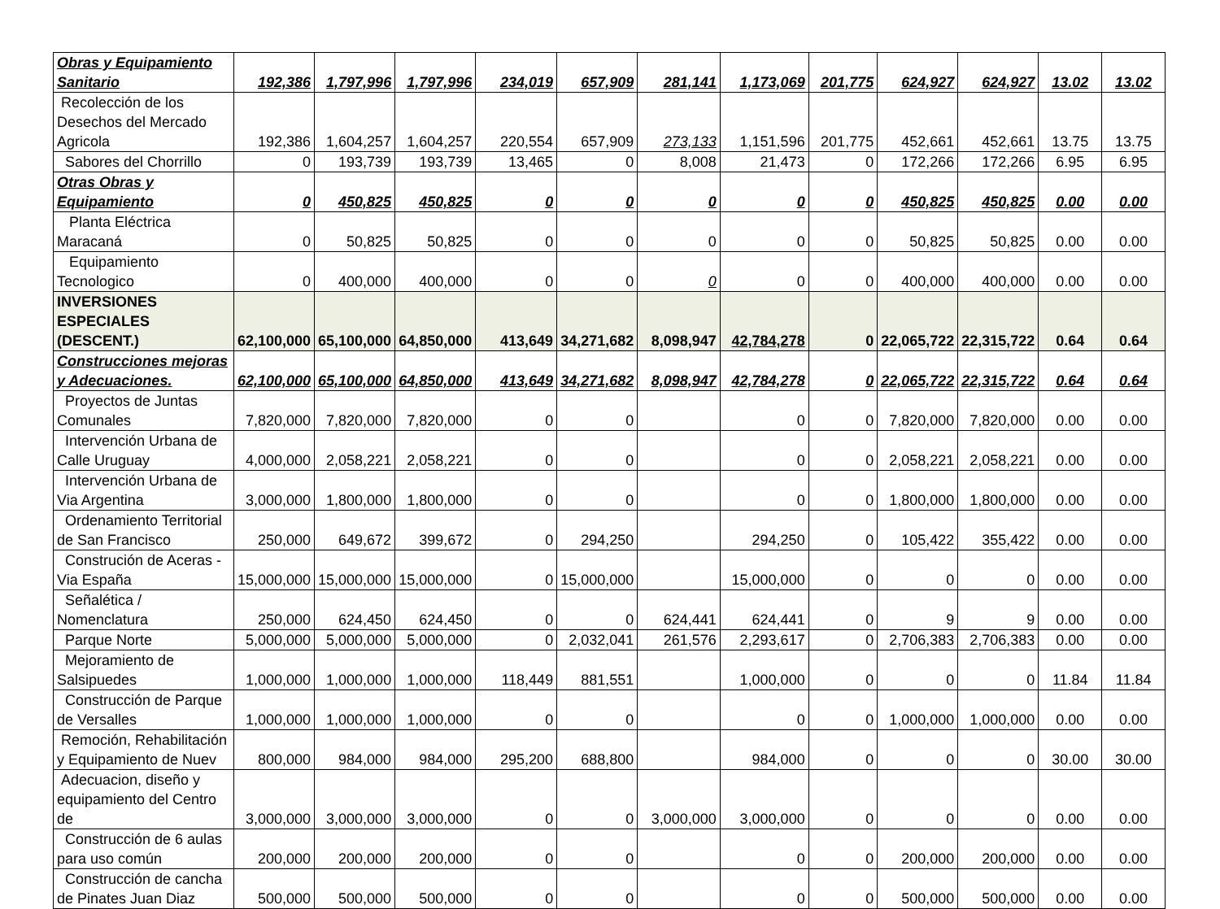| Obras y Equipamiento Sanitario | 192,386 | 1,797,996 | 1,797,996 | 234,019 | 657,909 | 281,141 | 1,173,069 | 201,775 | 624,927 | 624,927 | 13.02 | 13.02 |
| Recolección de los Desechos del Mercado Agricola | 192,386 | 1,604,257 | 1,604,257 | 220,554 | 657,909 | 273,133 | 1,151,596 | 201,775 | 452,661 | 452,661 | 13.75 | 13.75 |
| Sabores del Chorrillo | 0 | 193,739 | 193,739 | 13,465 | 0 | 8,008 | 21,473 | 0 | 172,266 | 172,266 | 6.95 | 6.95 |
| Otras Obras y Equipamiento | 0 | 450,825 | 450,825 | 0 | 0 | 0 | 0 | 0 | 450,825 | 450,825 | 0.00 | 0.00 |
| Planta Eléctrica Maracaná | 0 | 50,825 | 50,825 | 0 | 0 | 0 | 0 | 0 | 50,825 | 50,825 | 0.00 | 0.00 |
| Equipamiento Tecnologico | 0 | 400,000 | 400,000 | 0 | 0 | 0 | 0 | 0 | 400,000 | 400,000 | 0.00 | 0.00 |
| INVERSIONES ESPECIALES (DESCENT.) | 62,100,000 | 65,100,000 | 64,850,000 | 413,649 | 34,271,682 | 8,098,947 | 42,784,278 | 0 | 22,065,722 | 22,315,722 | 0.64 | 0.64 |
| Construcciones mejoras y Adecuaciones. | 62,100,000 | 65,100,000 | 64,850,000 | 413,649 | 34,271,682 | 8,098,947 | 42,784,278 | 0 | 22,065,722 | 22,315,722 | 0.64 | 0.64 |
| Proyectos de Juntas Comunales | 7,820,000 | 7,820,000 | 7,820,000 | 0 | 0 | | 0 | 0 | 7,820,000 | 7,820,000 | 0.00 | 0.00 |
| Intervención Urbana de Calle Uruguay | 4,000,000 | 2,058,221 | 2,058,221 | 0 | 0 | | 0 | 0 | 2,058,221 | 2,058,221 | 0.00 | 0.00 |
| Intervención Urbana de Via Argentina | 3,000,000 | 1,800,000 | 1,800,000 | 0 | 0 | | 0 | 0 | 1,800,000 | 1,800,000 | 0.00 | 0.00 |
| Ordenamiento Territorial de San Francisco | 250,000 | 649,672 | 399,672 | 0 | 294,250 | | 294,250 | 0 | 105,422 | 355,422 | 0.00 | 0.00 |
| Construción de Aceras - Via España | 15,000,000 | 15,000,000 | 15,000,000 | 0 | 15,000,000 | | 15,000,000 | 0 | 0 | 0 | 0.00 | 0.00 |
| Señalética / Nomenclatura | 250,000 | 624,450 | 624,450 | 0 | 0 | 624,441 | 624,441 | 0 | 9 | 9 | 0.00 | 0.00 |
| Parque Norte | 5,000,000 | 5,000,000 | 5,000,000 | 0 | 2,032,041 | 261,576 | 2,293,617 | 0 | 2,706,383 | 2,706,383 | 0.00 | 0.00 |
| Mejoramiento de Salsipuedes | 1,000,000 | 1,000,000 | 1,000,000 | 118,449 | 881,551 | | 1,000,000 | 0 | 0 | 0 | 11.84 | 11.84 |
| Construcción de Parque de Versalles | 1,000,000 | 1,000,000 | 1,000,000 | 0 | 0 | | 0 | 0 | 1,000,000 | 1,000,000 | 0.00 | 0.00 |
| Remoción, Rehabilitación y Equipamiento de Nuev | 800,000 | 984,000 | 984,000 | 295,200 | 688,800 | | 984,000 | 0 | 0 | 0 | 30.00 | 30.00 |
| Adecuacion, diseño y equipamiento del Centro de | 3,000,000 | 3,000,000 | 3,000,000 | 0 | 0 | 3,000,000 | 3,000,000 | 0 | 0 | 0 | 0.00 | 0.00 |
| Construcción de 6 aulas para uso común | 200,000 | 200,000 | 200,000 | 0 | 0 | | 0 | 0 | 200,000 | 200,000 | 0.00 | 0.00 |
| Construcción de cancha de Pinates Juan Diaz | 500,000 | 500,000 | 500,000 | 0 | 0 | | 0 | 0 | 500,000 | 500,000 | 0.00 | 0.00 |